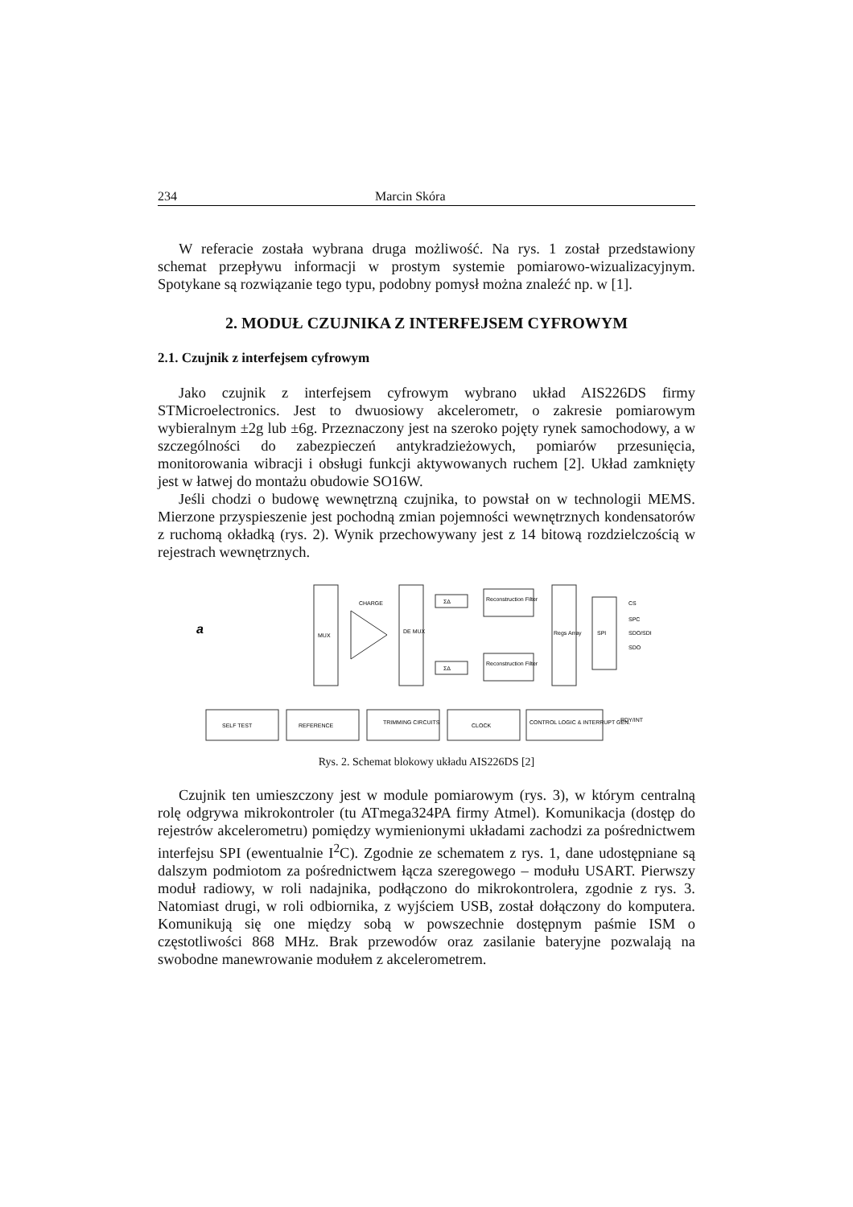234 Marcin Skóra
W referacie została wybrana druga możliwość. Na rys. 1 został przedstawiony schemat przepływu informacji w prostym systemie pomiarowo-wizualizacyjnym. Spotykane są rozwiązanie tego typu, podobny pomysł można znaleźć np. w [1].
2. MODUŁ CZUJNIKA Z INTERFEJSEM CYFROWYM
2.1. Czujnik z interfejsem cyfrowym
Jako czujnik z interfejsem cyfrowym wybrano układ AIS226DS firmy STMicroelectronics. Jest to dwuosiowy akcelerometr, o zakresie pomiarowym wybieralnym ±2g lub ±6g. Przeznaczony jest na szeroko pojęty rynek samochodowy, a w szczególności do zabezpieczeń antykradzieżowych, pomiarów przesunięcia, monitorowania wibracji i obsługi funkcji aktywowanych ruchem [2]. Układ zamknięty jest w łatwej do montażu obudowie SO16W.
Jeśli chodzi o budowę wewnętrzną czujnika, to powstał on w technologii MEMS. Mierzone przyspieszenie jest pochodną zmian pojemności wewnętrznych kondensatorów z ruchomą okładką (rys. 2). Wynik przechowywany jest z 14 bitową rozdzielczością w rejestrach wewnętrznych.
a
MUX
CHARGE
DE MUX
ΣΔ
ΣΔ
Reconstruction Filter
Reconstruction Filter
Regs Array
SPI
CS
SPC
SDO/SDI
SDO
SELF TEST
REFERENCE
TRIMMING CIRCUITS
CLOCK
CONTROL LOGIC & INTERRUPT GEN.
RDY/INT
Rys. 2. Schemat blokowy układu AIS226DS [2]
Czujnik ten umieszczony jest w module pomiarowym (rys. 3), w którym centralną rolę odgrywa mikrokontroler (tu ATmega324PA firmy Atmel). Komunikacja (dostęp do rejestrów akcelerometru) pomiędzy wymienionymi układami zachodzi za pośrednictwem interfejsu SPI (ewentualnie I<sup>2</sup>C). Zgodnie ze schematem z rys. 1, dane udostępniane są dalszym podmiotom za pośrednictwem łącza szeregowego – modułu USART. Pierwszy moduł radiowy, w roli nadajnika, podłączono do mikrokontrolera, zgodnie z rys. 3. Natomiast drugi, w roli odbiornika, z wyjściem USB, został dołączony do komputera. Komunikują się one między sobą w powszechnie dostępnym paśmie ISM o częstotliwości 868 MHz. Brak przewodów oraz zasilanie bateryjne pozwalają na swobodne manewrowanie modułem z akcelerometrem.